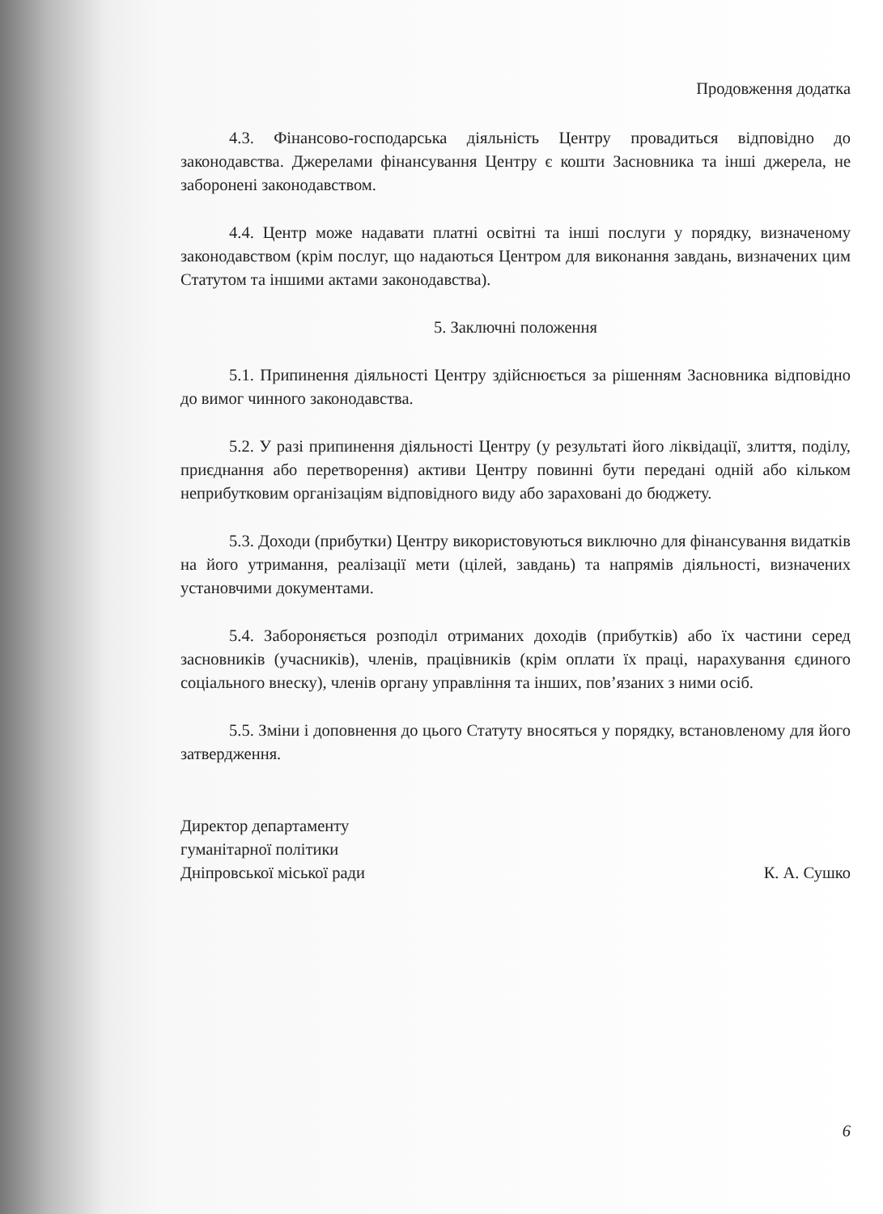Продовження додатка
4.3. Фінансово-господарська діяльність Центру провадиться відповідно до законодавства. Джерелами фінансування Центру є кошти Засновника та інші джерела, не заборонені законодавством.
4.4. Центр може надавати платні освітні та інші послуги у порядку, визначеному законодавством (крім послуг, що надаються Центром для виконання завдань, визначених цим Статутом та іншими актами законодавства).
5. Заключні положення
5.1. Припинення діяльності Центру здійснюється за рішенням Засновника відповідно до вимог чинного законодавства.
5.2. У разі припинення діяльності Центру (у результаті його ліквідації, злиття, поділу, приєднання або перетворення) активи Центру повинні бути передані одній або кільком неприбутковим організаціям відповідного виду або зараховані до бюджету.
5.3. Доходи (прибутки) Центру використовуються виключно для фінансування видатків на його утримання, реалізації мети (цілей, завдань) та напрямів діяльності, визначених установчими документами.
5.4. Забороняється розподіл отриманих доходів (прибутків) або їх частини серед засновників (учасників), членів, працівників (крім оплати їх праці, нарахування єдиного соціального внеску), членів органу управління та інших, пов’язаних з ними осіб.
5.5. Зміни і доповнення до цього Статуту вносяться у порядку, встановленому для його затвердження.
Директор департаменту
гуманітарної політики
Дніпровської міської ради
К. А. Сушко
6